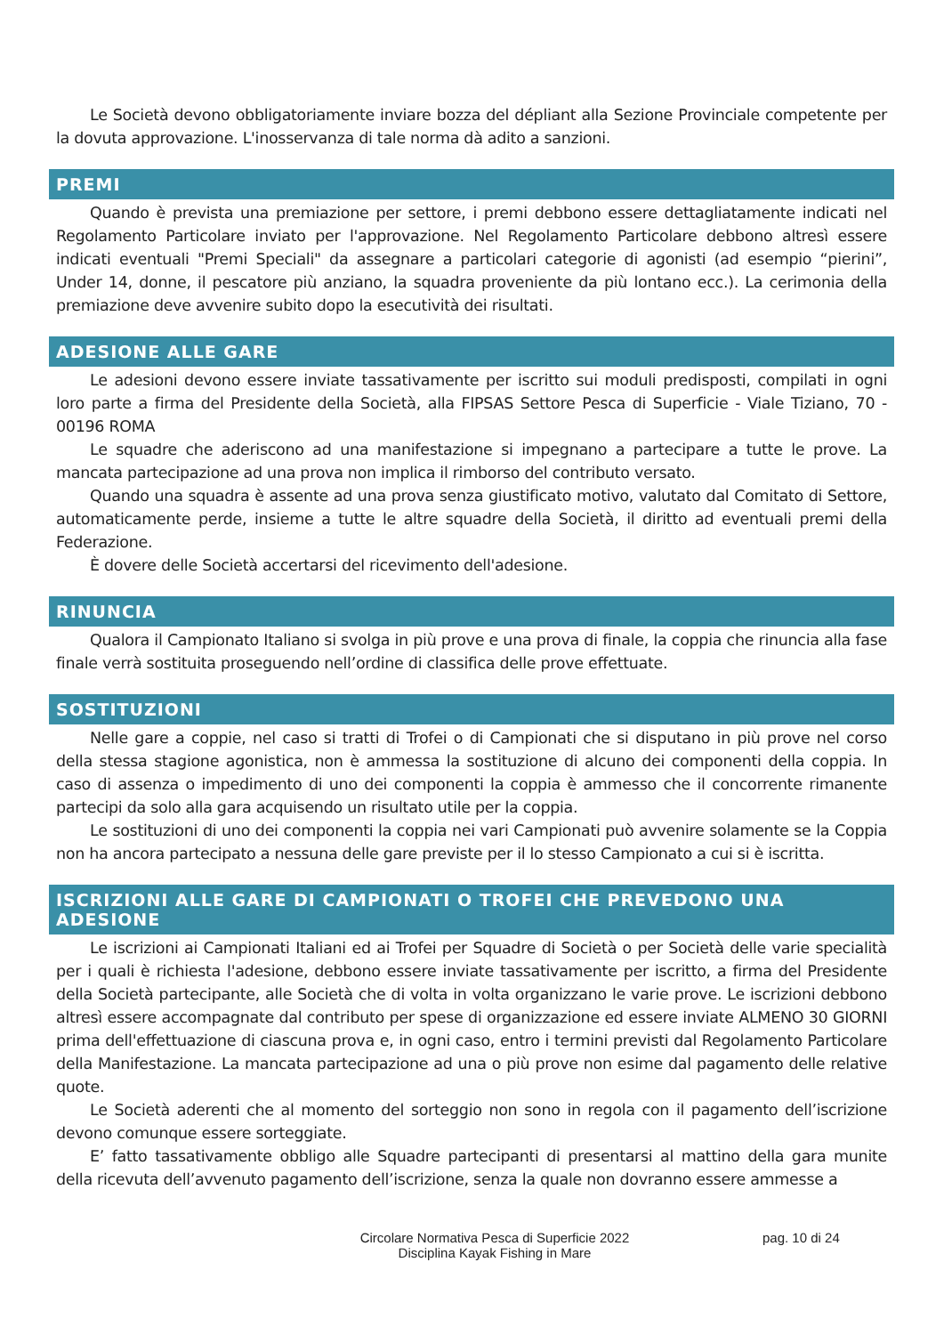Le Società devono obbligatoriamente inviare bozza del dépliant alla Sezione Provinciale competente per la dovuta approvazione. L'inosservanza di tale norma dà adito a sanzioni.
PREMI
Quando è prevista una premiazione per settore, i premi debbono essere dettagliatamente indicati nel Regolamento Particolare inviato per l'approvazione. Nel Regolamento Particolare debbono altresì essere indicati eventuali "Premi Speciali" da assegnare a particolari categorie di agonisti (ad esempio “pierini”, Under 14, donne, il pescatore più anziano, la squadra proveniente da più lontano ecc.). La cerimonia della premiazione deve avvenire subito dopo la esecutività dei risultati.
ADESIONE ALLE GARE
Le adesioni devono essere inviate tassativamente per iscritto sui moduli predisposti, compilati in ogni loro parte a firma del Presidente della Società, alla FIPSAS Settore Pesca di Superficie - Viale Tiziano, 70 - 00196 ROMA
Le squadre che aderiscono ad una manifestazione si impegnano a partecipare a tutte le prove. La mancata partecipazione ad una prova non implica il rimborso del contributo versato.
Quando una squadra è assente ad una prova senza giustificato motivo, valutato dal Comitato di Settore, automaticamente perde, insieme a tutte le altre squadre della Società, il diritto ad eventuali premi della Federazione.
È dovere delle Società accertarsi del ricevimento dell'adesione.
RINUNCIA
Qualora il Campionato Italiano si svolga in più prove e una prova di finale, la coppia che rinuncia alla fase finale verrà sostituita proseguendo nell’ordine di classifica delle prove effettuate.
SOSTITUZIONI
Nelle gare a coppie, nel caso si tratti di Trofei o di Campionati che si disputano in più prove nel corso della stessa stagione agonistica, non è ammessa la sostituzione di alcuno dei componenti della coppia. In caso di assenza o impedimento di uno dei componenti la coppia è ammesso che il concorrente rimanente partecipi da solo alla gara acquisendo un risultato utile per la coppia.
Le sostituzioni di uno dei componenti la coppia nei vari Campionati può avvenire solamente se la Coppia non ha ancora partecipato a nessuna delle gare previste per il lo stesso Campionato a cui si è iscritta.
ISCRIZIONI ALLE GARE DI CAMPIONATI O TROFEI CHE PREVEDONO UNA ADESIONE
Le iscrizioni ai Campionati Italiani ed ai Trofei per Squadre di Società o per Società delle varie specialità per i quali è richiesta l'adesione, debbono essere inviate tassativamente per iscritto, a firma del Presidente della Società partecipante, alle Società che di volta in volta organizzano le varie prove. Le iscrizioni debbono altresì essere accompagnate dal contributo per spese di organizzazione ed essere inviate ALMENO 30 GIORNI prima dell'effettuazione di ciascuna prova e, in ogni caso, entro i termini previsti dal Regolamento Particolare della Manifestazione. La mancata partecipazione ad una o più prove non esime dal pagamento delle relative quote.
Le Società aderenti che al momento del sorteggio non sono in regola con il pagamento dell’iscrizione devono comunque essere sorteggiate.
E’ fatto tassativamente obbligo alle Squadre partecipanti di presentarsi al mattino della gara munite della ricevuta dell’avvenuto pagamento dell’iscrizione, senza la quale non dovranno essere ammesse a
Circolare Normativa Pesca di Superficie 2022
Disciplina Kayak Fishing in Mare
pag. 10 di 24